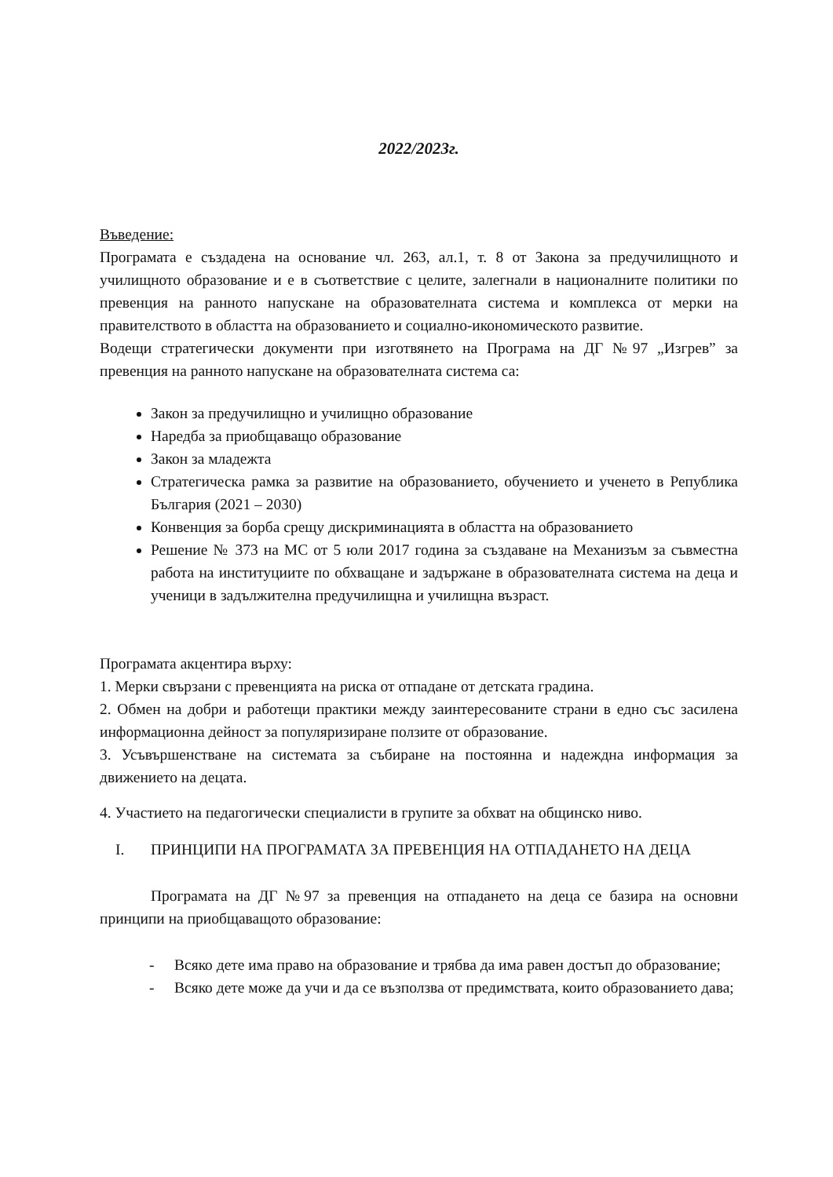2022/2023г.
Въведение:
Програмата е създадена на основание чл. 263, ал.1, т. 8 от Закона за предучилищното и училищното образование и е в съответствие с целите, залегнали в националните политики по превенция на ранното напускане на образователната система и комплекса от мерки на правителството в областта на образованието и социално-икономическото развитие.
Водещи стратегически документи при изготвянето на Програма на ДГ №97 „Изгрев” за превенция на ранното напускане на образователната система са:
Закон за предучилищно и училищно образование
Наредба за приобщаващо образование
Закон за младежта
Стратегическа рамка за развитие на образованието, обучението и ученето в Република България (2021 – 2030)
Конвенция за борба срещу дискриминацията в областта на образованието
Решение № 373 на МС от 5 юли 2017 година за създаване на Механизъм за съвместна работа на институциите по обхващане и задържане в образователната система на деца и ученици в задължителна предучилищна и училищна възраст.
Програмата акцентира върху:
1. Мерки свързани с превенцията на риска от отпадане от детската градина.
2. Обмен на добри и работещи практики между заинтересованите страни в едно със засилена информационна дейност за популяризиране ползите от образование.
3. Усъвършенстване на системата за събиране на постоянна и надеждна информация за движението на децата.
4. Участието на педагогически специалисти в групите за обхват на общинско ниво.
I. ПРИНЦИПИ НА ПРОГРАМАТА ЗА ПРЕВЕНЦИЯ НА ОТПАДАНЕТО НА ДЕЦА
Програмата на ДГ №97 за превенция на отпадането на деца се базира на основни принципи на приобщаващото образование:
- Всяко дете има право на образование и трябва да има равен достъп до образование;
- Всяко дете може да учи и да се възползва от предимствата, които образованието дава;